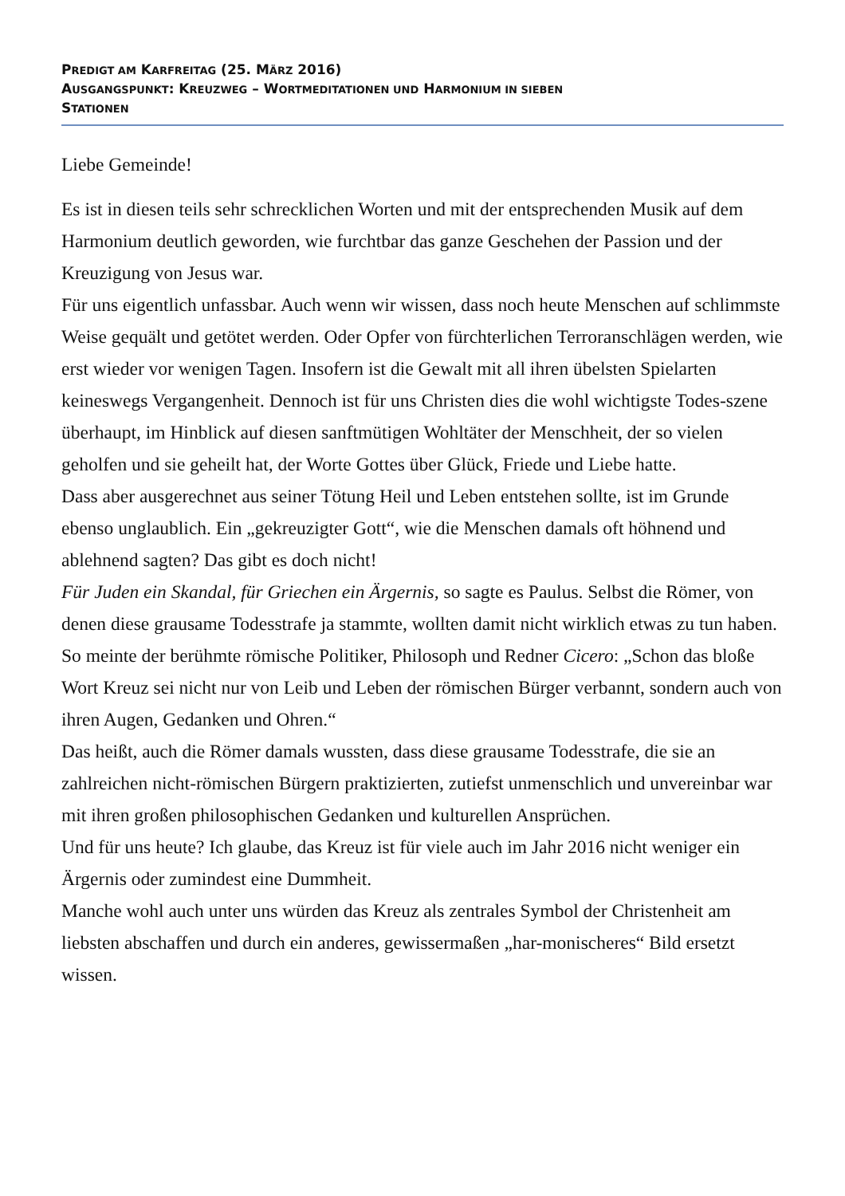PREDIGT AM KARFREITAG (25. MÄRZ 2016)
AUSGANGSPUNKT: KREUZWEG – WORTMEDITATIONEN UND HARMONIUM IN SIEBEN
STATIONEN
Liebe Gemeinde!
Es ist in diesen teils sehr schrecklichen Worten und mit der entsprechenden Musik auf dem Harmonium deutlich geworden, wie furchtbar das ganze Geschehen der Passion und der Kreuzigung von Jesus war.
Für uns eigentlich unfassbar. Auch wenn wir wissen, dass noch heute Menschen auf schlimmste Weise gequält und getötet werden. Oder Opfer von fürchterlichen Terroranschlägen werden, wie erst wieder vor wenigen Tagen. Insofern ist die Gewalt mit all ihren übelsten Spielarten keineswegs Vergangenheit. Dennoch ist für uns Christen dies die wohl wichtigste Todes-szene überhaupt, im Hinblick auf diesen sanftmütigen Wohltäter der Menschheit, der so vielen geholfen und sie geheilt hat, der Worte Gottes über Glück, Friede und Liebe hatte.
Dass aber ausgerechnet aus seiner Tötung Heil und Leben entstehen sollte, ist im Grunde ebenso unglaublich. Ein „gekreuzigter Gott“, wie die Menschen damals oft höhnend und ablehnend sagten? Das gibt es doch nicht!
Für Juden ein Skandal, für Griechen ein Ärgernis, so sagte es Paulus. Selbst die Römer, von denen diese grausame Todesstrafe ja stammte, wollten damit nicht wirklich etwas zu tun haben.
So meinte der berühmte römische Politiker, Philosoph und Redner Cicero: „Schon das bloße Wort Kreuz sei nicht nur von Leib und Leben der römischen Bürger verbannt, sondern auch von ihren Augen, Gedanken und Ohren.“
Das heißt, auch die Römer damals wussten, dass diese grausame Todesstrafe, die sie an zahlreichen nicht-römischen Bürgern praktizierten, zutiefst unmenschlich und unvereinbar war mit ihren großen philosophischen Gedanken und kulturellen Ansprüchen.
Und für uns heute? Ich glaube, das Kreuz ist für viele auch im Jahr 2016 nicht weniger ein Ärgernis oder zumindest eine Dummheit.
Manche wohl auch unter uns würden das Kreuz als zentrales Symbol der Christenheit am liebsten abschaffen und durch ein anderes, gewissermaßen „har-monischeres“ Bild ersetzt wissen.